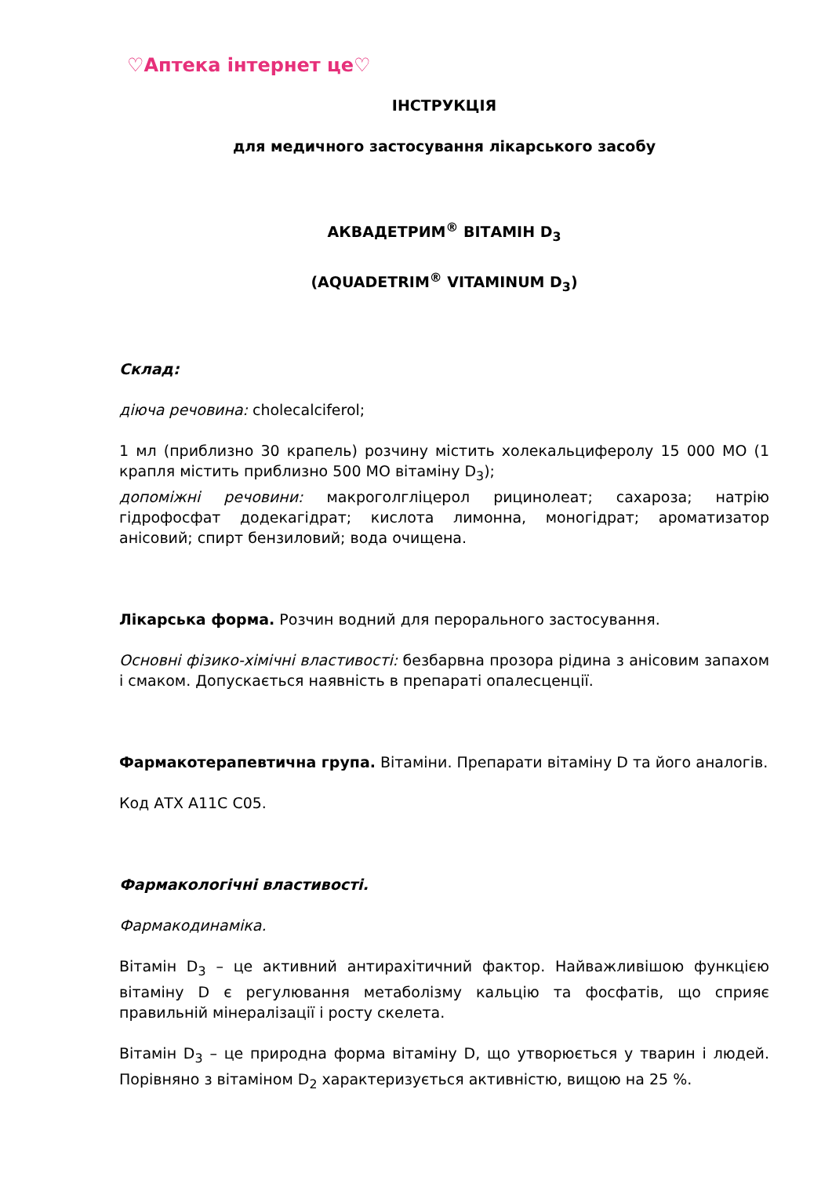♡Аптека інтернет це♡
ІНСТРУКЦІЯ
для медичного застосування лікарського засобу
АКВАДЕТРИМ<sup>®</sup> ВІТАМІН D<sub>3</sub>
(AQUADETRIM<sup>®</sup> VITAMINUM D<sub>3</sub>)
Склад:
діюча речовина: cholecalciferol;
1 мл (приблизно 30 крапель) розчину містить холекальциферолу 15 000 МО (1 крапля містить приблизно 500 МО вітаміну D<sub>3</sub>);
допоміжні речовини: макроголгліцерол рицинолеат; сахароза; натрію гідрофосфат додекагідрат; кислота лимонна, моногідрат; ароматизатор анісовий; спирт бензиловий; вода очищена.
Лікарська форма. Розчин водний для перорального застосування.
Основні фізико-хімічні властивості: безбарвна прозора рідина з анісовим запахом і смаком. Допускається наявність в препараті опалесценції.
Фармакотерапевтична група. Вітаміни. Препарати вітаміну D та його аналогів.
Код АТХ A11C C05.
Фармакологічні властивості.
Фармакодинаміка.
Вітамін D<sub>3</sub> – це активний антирахітичний фактор. Найважливішою функцією вітаміну D є регулювання метаболізму кальцію та фосфатів, що сприяє правильній мінералізації і росту скелета.
Вітамін D<sub>3</sub> – це природна форма вітаміну D, що утворюється у тварин і людей. Порівняно з вітаміном D<sub>2</sub> характеризується активністю, вищою на 25 %.